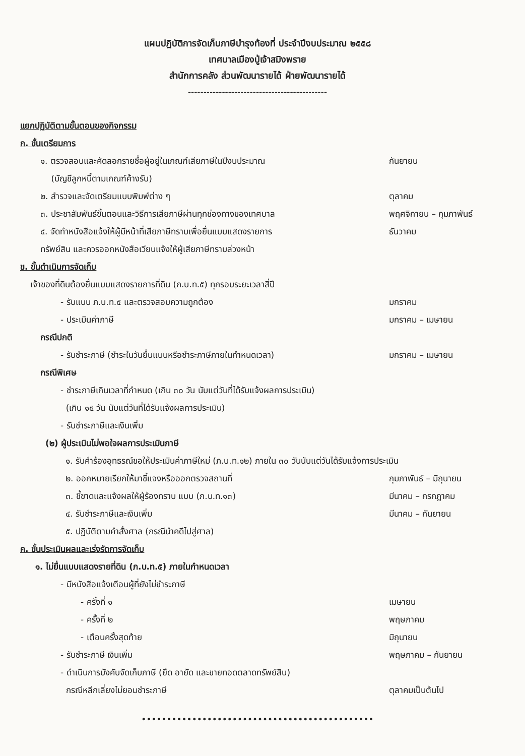แผนปฏิบัติการจัดเก็บภาษีบำรุงท้องที่ ประจำปีงบประมาณ ๒๕๕๘
เทศบาลเมืองปู่เจ้าสมิงพราย
สำนักการคลัง ส่วนพัฒนารายได้ ฝ่ายพัฒนารายได้
---------------------------------------------
แยกปฏิบัติตามขั้นตอนของกิจกรรม
ก. ขั้นเตรียมการ
๑. ตรวจสอบและคัดลอกรายชื่อผู้อยู่ในเกณฑ์เสียภาษีในปีงบประมาณ
(บัญชีลูกหนี้ตามเกณฑ์ค้างรับ)
กันยายน
๒. สำรวจและจัดเตรียมแบบพิมพ์ต่าง ๆ
ตุลาคม
๓. ประชาสัมพันธ์ขั้นตอนและวิธีการเสียภาษีผ่านทุกช่องทางของเทศบาล
พฤศจิกายน – กุมภาพันธ์
๔. จัดทำหนังสือแจ้งให้ผู้มีหน้าที่เสียภาษีทราบเพื่อยื่นแบบแสดงรายการ
ทรัพย์สิน และควรออกหนังสือเวียนแจ้งให้ผู้เสียภาษีทราบล่วงหน้า
ธันวาคม
ข. ขั้นดำเนินการจัดเก็บ
เจ้าของที่ดินต้องยื่นแบบแสดงรายการที่ดิน (ภ.บ.ท.๕) ทุกรอบระยะเวลาสี่ปี
- รับแบบ ภ.บ.ท.๕ และตรวจสอบความถูกต้อง
มกราคม
- ประเมินค่าภาษี มกราคม – เมษายน
กรณีปกติ
- รับชำระภาษี (ชำระในวันยื่นแบบหรือชำระภาษีภายในกำหนดเวลา)
มกราคม – เมษายน
กรณีพิเศษ
- ชำระภาษีเกินเวลาที่กำหนด (เกิน ๓๐ วัน นับแต่วันที่ได้รับแจ้งผลการประเมิน)
(เกิน ๑๕ วัน นับแต่วันที่ได้รับแจ้งผลการประเมิน)
- รับชำระภาษีและเงินเพิ่ม
(๒) ผู้ประเมินไม่พอใจผลการประเมินภาษี
๑. รับคำร้องอุทธรณ์ขอให้ประเมินค่าภาษีใหม่ (ภ.บ.ท.๑๒) ภายใน ๓๐ วันนับแต่วันได้รับแจ้งการประเมิน
๒. ออกหมายเรียกให้มาชี้แจงหรือออกตรวจสถานที่
กุมภาพันธ์ – มิถุนายน
๓. ชี้ขาดและแจ้งผลให้ผู้ร้องทราบ แบบ (ภ.บ.ท.๑๓)
มีนาคม – กรกฎาคม
๔. รับชำระภาษีและเงินเพิ่ม มีนาคม – กันยายน
๕. ปฏิบัติตามคำสั่งศาล (กรณีนำคดีไปสู่ศาล)
ค. ขั้นประเมินผลและเร่งรัดการจัดเก็บ
๑. ไม่ยื่นแบบแสดงรายที่ดิน (ภ.บ.ท.๕) ภายในกำหนดเวลา
- มีหนังสือแจ้งเตือนผู้ที่ยังไม่ชำระภาษี
- ครั้งที่ ๑ เมษายน
- ครั้งที่ ๒ พฤษภาคม
- เตือนครั้งสุดท้าย มิถุนายน
- รับชำระภาษี เงินเพิ่ม พฤษภาคม – กันยายน
- ดำเนินการบังคับจัดเก็บภาษี (ยึด อายัด และขายทอดตลาดทรัพย์สิน)
กรณีหลีกเลี่ยงไม่ยอมชำระภาษี
ตุลาคมเป็นต้นไป
••••••••••••••••••••••••••••••••••••••••••••••